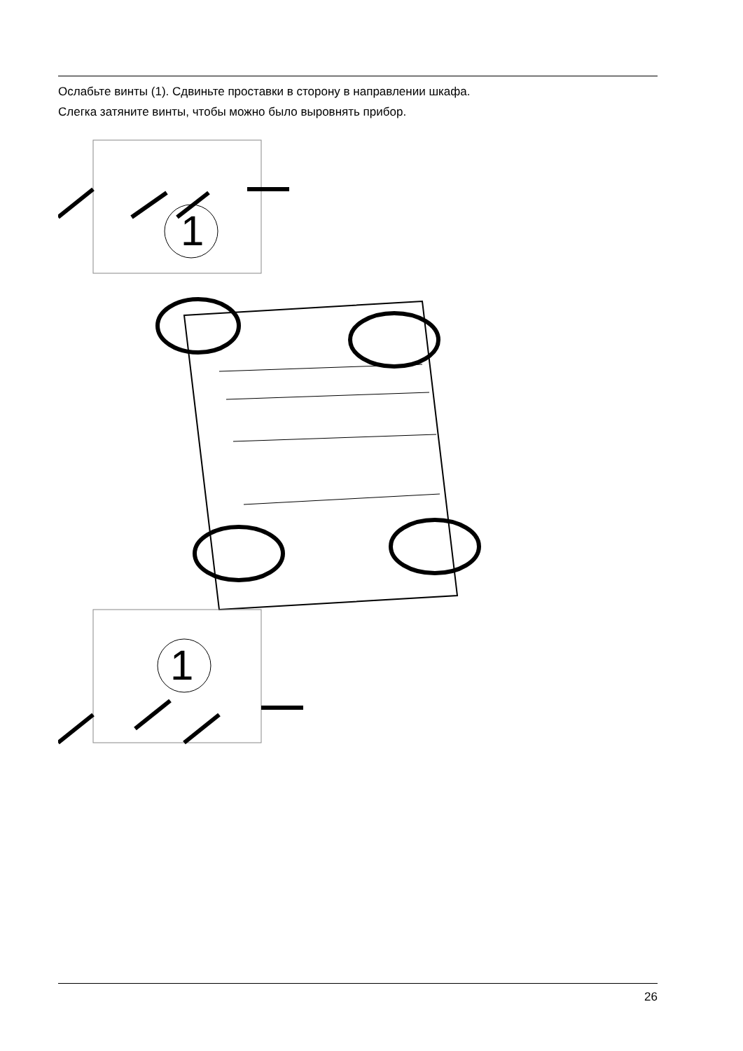Ослабьте винты (1). Сдвиньте проставки в сторону в направлении шкафа.
Слегка затяните винты, чтобы можно было выровнять прибор.
1
1
26